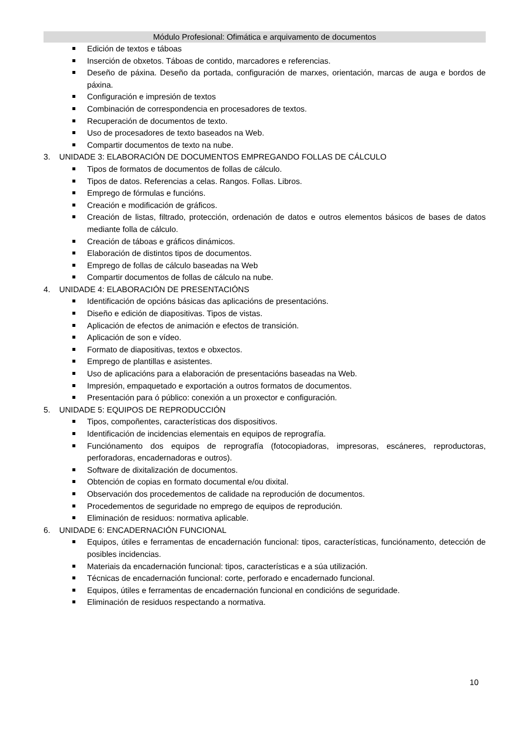Módulo Profesional: Ofimática e arquivamento de documentos
Edición de textos e táboas
Inserción de obxetos. Táboas de contido, marcadores e referencias.
Deseño de páxina. Deseño da portada, configuración de marxes, orientación, marcas de auga e bordos de páxina.
Configuración e impresión de textos
Combinación de correspondencia en procesadores de textos.
Recuperación de documentos de texto.
Uso de procesadores de texto baseados na Web.
Compartir documentos de texto na nube.
3. UNIDADE 3: ELABORACIÓN DE DOCUMENTOS EMPREGANDO FOLLAS DE CÁLCULO
Tipos de formatos de documentos de follas de cálculo.
Tipos de datos. Referencias a celas. Rangos. Follas. Libros.
Emprego de fórmulas e funcións.
Creación e modificación de gráficos.
Creación de listas, filtrado, protección, ordenación de datos e outros elementos básicos de bases de datos mediante folla de cálculo.
Creación de táboas e gráficos dinámicos.
Elaboración de distintos tipos de documentos.
Emprego de follas de cálculo baseadas na Web
Compartir documentos de follas de cálculo na nube.
4. UNIDADE 4: ELABORACIÓN DE PRESENTACIÓNS
Identificación de opcións básicas das aplicacións de presentacións.
Diseño e edición de diapositivas. Tipos de vistas.
Aplicación de efectos de animación e efectos de transición.
Aplicación de son e vídeo.
Formato de diapositivas, textos e obxectos.
Emprego de plantillas e asistentes.
Uso de aplicacións para a elaboración de presentacións baseadas na Web.
Impresión, empaquetado e exportación a outros formatos de documentos.
Presentación para ó público: conexión a un proxector e configuración.
5. UNIDADE 5: EQUIPOS DE REPRODUCCIÓN
Tipos, compoñentes, características dos dispositivos.
Identificación de incidencias elementais en equipos de reprografía.
Funciónamento dos equipos de reprografía (fotocopiadoras, impresoras, escáneres, reproductoras, perforadoras, encadernadoras e outros).
Software de dixitalización de documentos.
Obtención de copias en formato documental e/ou dixital.
Observación dos procedementos de calidade na reprodución de documentos.
Procedementos de seguridade no emprego de equipos de reprodución.
Eliminación de residuos: normativa aplicable.
6. UNIDADE 6: ENCADERNACIÓN FUNCIONAL
Equipos, útiles e ferramentas de encadernación funcional: tipos, características, funciónamento, detección de posibles incidencias.
Materiais da encadernación funcional: tipos, características e a súa utilización.
Técnicas de encadernación funcional: corte, perforado e encadernado funcional.
Equipos, útiles e ferramentas de encadernación funcional en condicións de seguridade.
Eliminación de residuos respectando a normativa.
10